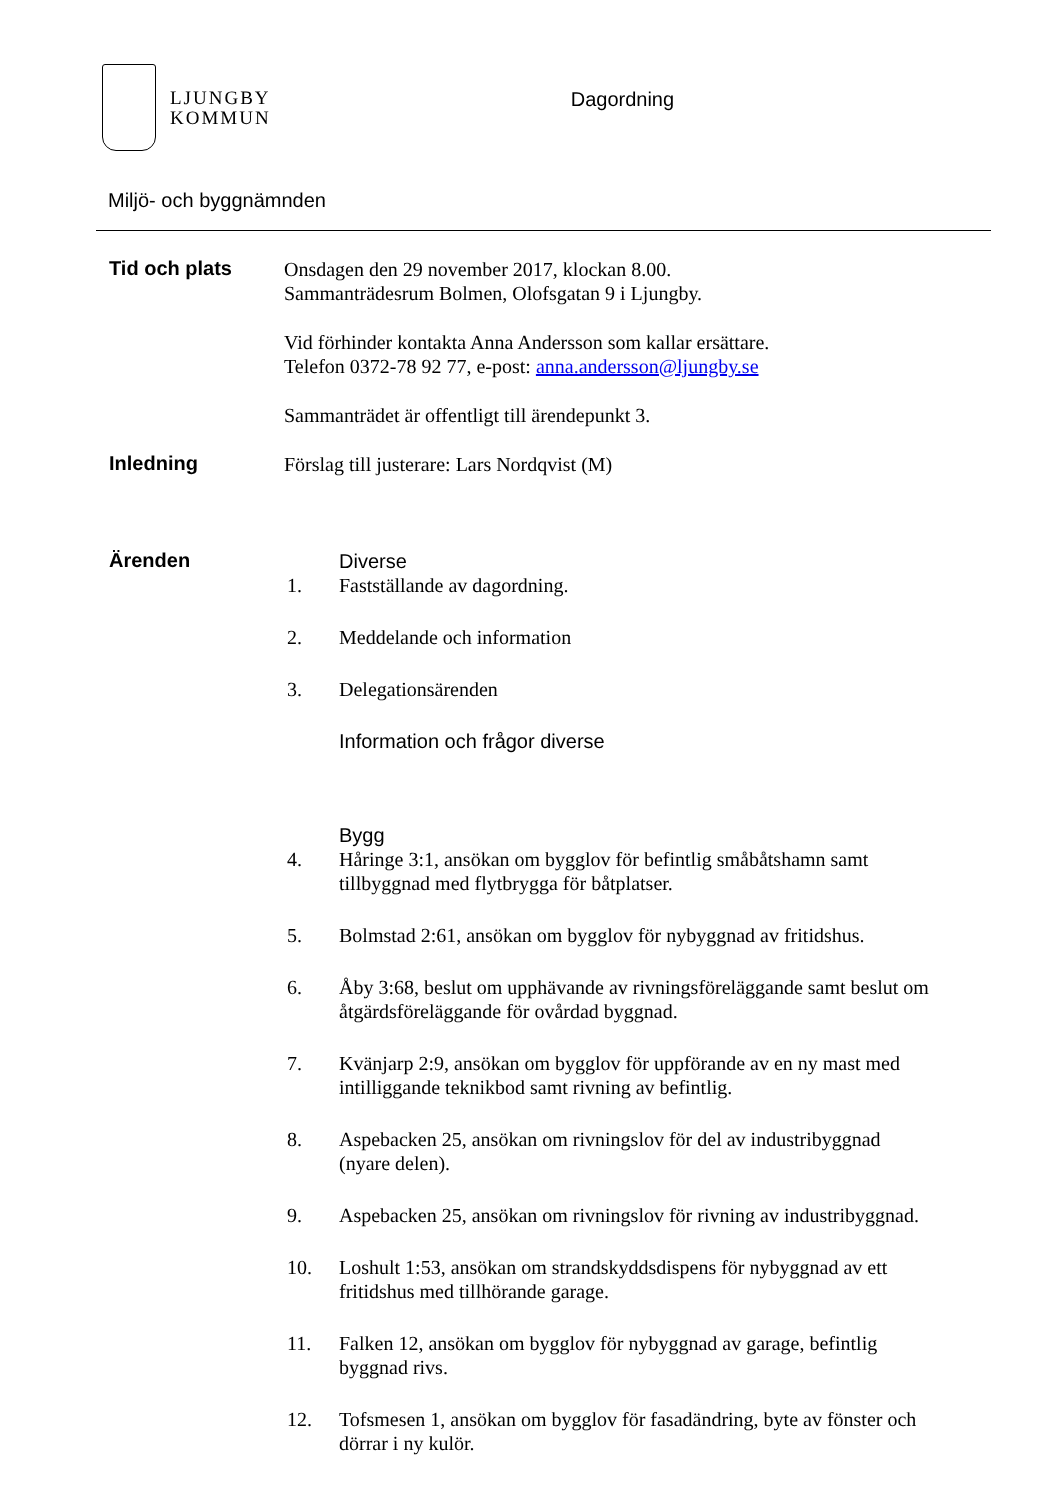LJUNGBY
KOMMUN
Dagordning
Miljö- och byggnämnden
Tid och plats
Onsdagen den 29 november 2017, klockan 8.00.
Sammanträdesrum Bolmen, Olofsgatan 9 i Ljungby.
Vid förhinder kontakta Anna Andersson som kallar ersättare.
Telefon 0372-78 92 77, e-post: anna.andersson@ljungby.se
Sammanträdet är offentligt till ärendepunkt 3.
Inledning
Förslag till justerare: Lars Nordqvist (M)
Ärenden
Diverse
1. Fastställande av dagordning.
2. Meddelande och information
3. Delegationsärenden
Information och frågor diverse
Bygg
4. Håringe 3:1, ansökan om bygglov för befintlig småbåtshamn samt tillbyggnad med flytbrygga för båtplatser.
5. Bolmstad 2:61, ansökan om bygglov för nybyggnad av fritidshus.
6. Åby 3:68, beslut om upphävande av rivningsföreläggande samt beslut om åtgärdsföreläggande för ovårdad byggnad.
7. Kvänjarp 2:9, ansökan om bygglov för uppförande av en ny mast med intilliggande teknikbod samt rivning av befintlig.
8. Aspebacken 25, ansökan om rivningslov för del av industribyggnad (nyare delen).
9. Aspebacken 25, ansökan om rivningslov för rivning av industribyggnad.
10. Loshult 1:53, ansökan om strandskyddsdispens för nybyggnad av ett fritidshus med tillhörande garage.
11. Falken 12, ansökan om bygglov för nybyggnad av garage, befintlig byggnad rivs.
12. Tofsmesen 1, ansökan om bygglov för fasadändring, byte av fönster och dörrar i ny kulör.